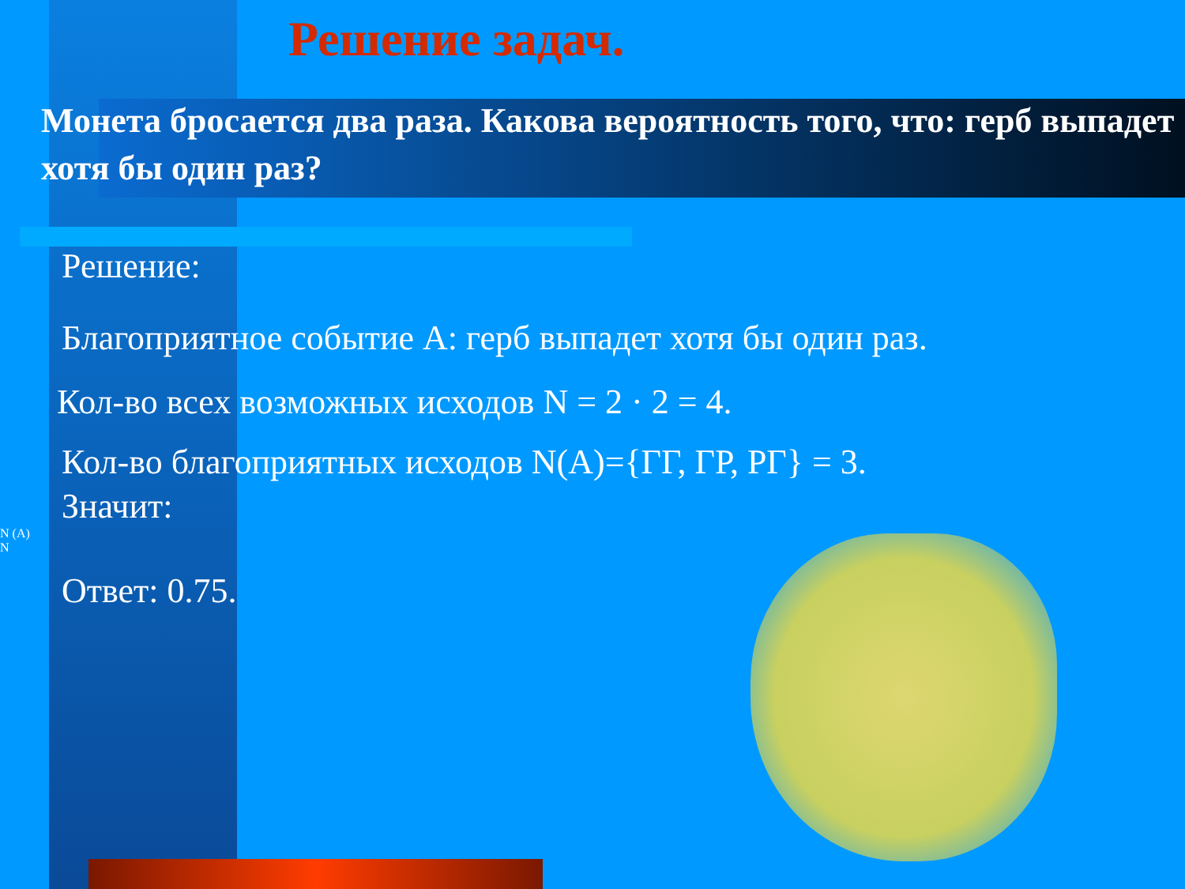Решение задач.
Монета бросается два раза. Какова вероятность того, что: герб выпадет хотя бы один раз?
Решение:
Благоприятное событие А: герб выпадет хотя бы один раз.
Кол-во всех возможных исходов N = 2 · 2 = 4.
Кол-во благоприятных исходов N(A)={ГГ, ГР, РГ} = 3.
Значит:
N (A)
N
Ответ: 0.75.